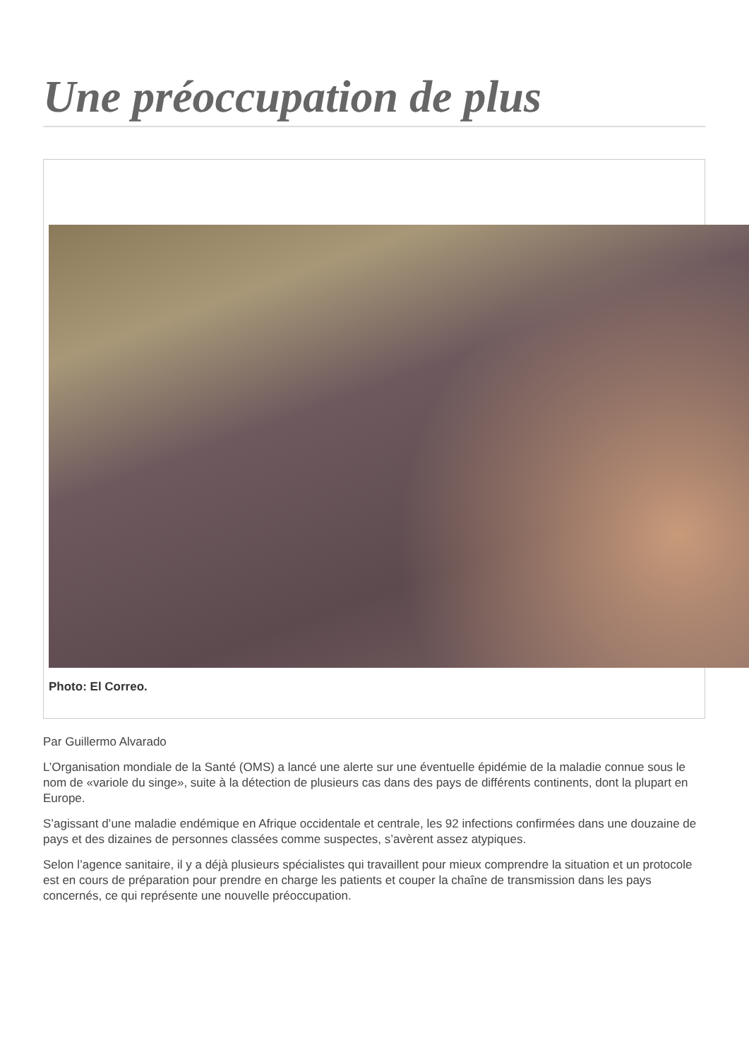Une préoccupation de plus
Photo: El Correo.
Par Guillermo Alvarado
L’Organisation mondiale de la Santé (OMS) a lancé une alerte sur une éventuelle épidémie de la maladie connue sous le nom de «variole du singe», suite à la détection de plusieurs cas dans des pays de différents continents, dont la plupart en Europe.
S’agissant d’une maladie endémique en Afrique occidentale et centrale, les 92 infections confirmées dans une douzaine de pays et des dizaines de personnes classées comme suspectes, s’avèrent assez atypiques.
Selon l’agence sanitaire, il y a déjà plusieurs spécialistes qui travaillent pour mieux comprendre la situation et un protocole est en cours de préparation pour prendre en charge les patients et couper la chaîne de transmission dans les pays concernés, ce qui représente une nouvelle préoccupation.